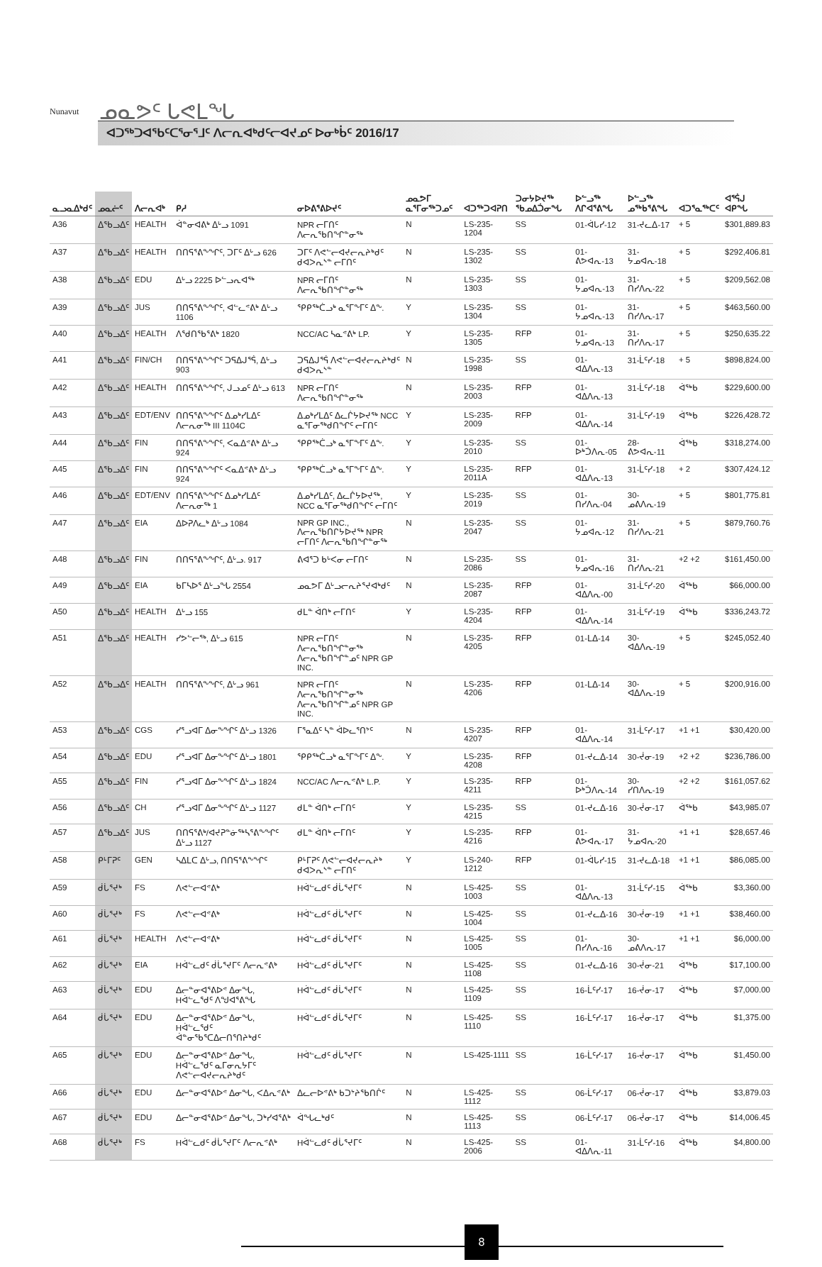Nunavut ᓄᓇᕗᑦ ᒐᕙᒪᖓ
ᐊᑐᖅᑐᐊᖃᑦᑕᕐᓂᕐᒧᑦ ᐱᓕᕆᐊᒃᑯᑦᓕᐊᔪᓄᑦ ᐅᓂᒃᑳᑦ 2016/17
| ᓇᓗᓇᐃᒃᑯᑦ | ᓄᓇᓖᑦ | ᐱᓕᕆᐊᒃ | ᑭᓱ | ᓂᐅᕕᕐᕕᐅᔪᑦ | ᓄᓇᕗᒥ ᓇᕐᒥᓂᖅᑐᓄᑦ | ᐊᑐᖅᑐᐊᕈᑎ | ᑐᓂᔭᐅᔪᖅ ᖃᓄᐃᑑᓂᖓ | ᐅᓪᓗᖅ ᐱᒋᐊᕐᕕᖓ | ᐅᓪᓗᖅ ᓄᖅᑲᕐᕕᖓ | ᐊᑐᕐᓇᖅᑕᑦ | ᐊᕐᕌᒍ ᐊᑭᖓ |
| --- | --- | --- | --- | --- | --- | --- | --- | --- | --- | --- | --- |
| A36 | ᐃᖃᓗᐃᑦ | HEALTH | ᐋᓐᓂᐊᕕᒃ ᐃᒡᓗ 1091 | NPR ᓕᒥᑎᑦ ᐱᓕᕆᖃᑎᖏᓐᓂᖅ | N | LS-235-1204 | SS | 01-ᐋᒐᓯ-12 | 31-ᔪᓚᐃ-17 | + 5 | $301,889.83 |
| A37 | ᐃᖃᓗᐃᑦ | HEALTH | ᑎᑎᕋᕐᕕᖕᖏᑦ, ᑐᒥᑦ ᐃᒡᓗ 626 | ᑐᒥᑦ ᐱᕙᓪᓕᐊᔪᓕᕆᔨᒃᑯᑦ ᑯᐊᐳᕆᔅᓐ ᓕᒥᑎᑦ | N | LS-235-1302 | SS | 01-ᕕᕗᐊᕆ-13 | 31-ᔭᓄᐊᕆ-18 | + 5 | $292,406.81 |
| A38 | ᐃᖃᓗᐃᑦ | EDU | ᐃᒡᓗ 2225 ᐅᓪᓗᕆᐊᖅ | NPR ᓕᒥᑎᑦ ᐱᓕᕆᖃᑎᖏᓐᓂᖅ | N | LS-235-1303 | SS | 01-ᔭᓄᐊᕆ-13 | 31-ᑎᓯᐱᕆ-22 | + 5 | $209,562.08 |
| A39 | ᐃᖃᓗᐃᑦ | JUS | ᑎᑎᕋᕐᕕᖕᖏᑦ, ᐊᓪᓚᕝᕕᒃ ᐃᒡᓗ 1106 | ᕿᑭᖅᑖᓗᒃ ᓇᕐᒥᖕᒥᑦ ᐃᖕ. | Y | LS-235-1304 | SS | 01-ᔭᓄᐊᕆ-13 | 31-ᑎᓯᐱᕆ-17 | + 5 | $463,560.00 |
| A40 | ᐃᖃᓗᐃᑦ | HEALTH | ᐱᖁᑎᖃᕐᕕᒃ 1820 | NCC/AC ᓴᓇᕝᕕᒃ LP. | Y | LS-235-1305 | RFP | 01-ᔭᓄᐊᕆ-13 | 31-ᑎᓯᐱᕆ-17 | + 5 | $250,635.22 |
| A41 | ᐃᖃᓗᐃᑦ | FIN/CH | ᑎᑎᕋᕐᕕᖕᖏᑦ ᑐᕋᐃᒍᕐᕌ, ᐃᒡᓗ 903 | ᑐᕋᐃᒍᕐᕌ ᐱᕙᓪᓕᐊᔪᓕᕆᔨᒃᑯᑦ ᑯᐊᐳᕆᔅᓐ | N | LS-235-1998 | SS | 01-ᐊᐃᐱᕆ-13 | 31-ᒫᑦᓯ-18 | + 5 | $898,824.00 |
| A42 | ᐃᖃᓗᐃᑦ | HEALTH | ᑎᑎᕋᕐᕕᖕᖏᑦ, ᒍᓗᓄᑦ ᐃᒡᓗ 613 | NPR ᓕᒥᑎᑦ ᐱᓕᕆᖃᑎᖏᓐᓂᖅ | N | LS-235-2003 | RFP | 01-ᐊᐃᐱᕆ-13 | 31-ᒫᑦᓯ-18 | ᐋᖅᑲ | $229,600.00 |
| A43 | ᐃᖃᓗᐃᑦ | EDT/ENV | ᑎᑎᕋᕐᕕᖕᖏᑦ ᐃᓄᒃᓯᒪᐃᑦ ᐱᓕᕆᓂᖅ III 1104C | ᐃᓄᒃᓯᒪᐃᑦ ᐃᓚᒌᔭᐅᔪᖅ NCC ᓇᕐᒥᓂᖅᑯᑎᖏᑦ ᓕᒥᑎᑦ | Y | LS-235-2009 | RFP | 01-ᐊᐃᐱᕆ-14 | 31-ᒫᑦᓯ-19 | ᐋᖅᑲ | $226,428.72 |
| A44 | ᐃᖃᓗᐃᑦ | FIN | ᑎᑎᕋᕐᕕᖕᖏᑦ, ᐸᓇᐃᕝᕕᒃ ᐃᒡᓗ 924 | ᕿᑭᖅᑖᓗᒃ ᓇᕐᒥᖕᒥᑦ ᐃᖕ. | Y | LS-235-2010 | SS | 01-ᐅᒃᑑᐱᕆ-05 | 28-ᕕᕗᐊᕆ-11 | ᐋᖅᑲ | $318,274.00 |
| A45 | ᐃᖃᓗᐃᑦ | FIN | ᑎᑎᕋᕐᕕᖕᖏᑦ ᐸᓇᐃᕝᕕᒃ ᐃᒡᓗ 924 | ᕿᑭᖅᑖᓗᒃ ᓇᕐᒥᖕᒥᑦ ᐃᖕ. | Y | LS-235-2011A | RFP | 01-ᐊᐃᐱᕆ-13 | 31-ᒫᑦᓯ-18 | + 2 | $307,424.12 |
| A46 | ᐃᖃᓗᐃᑦ | EDT/ENV | ᑎᑎᕋᕐᕕᖕᖏᑦ ᐃᓄᒃᓯᒪᐃᑦ ᐱᓕᕆᓂᖅ 1 | ᐃᓄᒃᓯᒪᐃᑦ, ᐃᓚᒌᔭᐅᔪᖅ, NCC ᓇᕐᒥᓂᖅᑯᑎᖏᑦ ᓕᒥᑎᑦ | Y | LS-235-2019 | SS | 01-ᑎᓯᐱᕆ-04 | 30-ᓄᕕᐱᕆ-19 | + 5 | $801,775.81 |
| A47 | ᐃᖃᓗᐃᑦ | EIA | ᐃᐅᕈᐱᓚᒃ ᐃᒡᓗ 1084 | NPR GP INC., ᐱᓕᕆᖃᑎᒋᔭᐅᔪᖅ NPR ᓕᒥᑎᑦ ᐱᓕᕆᖃᑎᖏᓐᓂᖅ | N | LS-235-2047 | SS | 01-ᔭᓄᐊᕆ-12 | 31-ᑎᓯᐱᕆ-21 | + 5 | $879,760.76 |
| A48 | ᐃᖃᓗᐃᑦ | FIN | ᑎᑎᕋᕐᕕᖕᖏᑦ, ᐃᒡᓗ. 917 | ᕕᐊᕐᑐ ᑲᒡᐸᓂ ᓕᒥᑎᑦ | N | LS-235-2086 | SS | 01-ᔭᓄᐊᕆ-16 | 31-ᑎᓯᐱᕆ-21 | +2 +2 | $161,450.00 |
| A49 | ᐃᖃᓗᐃᑦ | EIA | ᑲᒥᓴᐅᕐ ᐃᒡᓗᖓ 2554 | ᓄᓇᕗᒥ ᐃᒡᓗᓕᕆᔨᕐᔪᐊᒃᑯᑦ | N | LS-235-2087 | RFP | 01-ᐊᐃᐱᕆ-00 | 31-ᒫᑦᓯ-20 | ᐋᖅᑲ | $66,000.00 |
| A50 | ᐃᖃᓗᐃᑦ | HEALTH | ᐃᒡᓗ 155 | ᑯᒪᓐ ᐋᑎᒃ ᓕᒥᑎᑦ | Y | LS-235-4204 | RFP | 01-ᐊᐃᐱᕆ-14 | 31-ᒫᑦᓯ-19 | ᐋᖅᑲ | $336,243.72 |
| A51 | ᐃᖃᓗᐃᑦ | HEALTH | ᓯᕗᓪᓕᖅ, ᐃᒡᓗ 615 | NPR ᓕᒥᑎᑦ ᐱᓕᕆᖃᑎᖏᓐᓂᖅ ᐱᓕᕆᖃᑎᖏᓐᓄᑦ NPR GP INC. | N | LS-235-4205 | RFP | 01-ᒪᐃ-14 | 30-ᐊᐃᐱᕆ-19 | + 5 | $245,052.40 |
| A52 | ᐃᖃᓗᐃᑦ | HEALTH | ᑎᑎᕋᕐᕕᖕᖏᑦ, ᐃᒡᓗ 961 | NPR ᓕᒥᑎᑦ ᐱᓕᕆᖃᑎᖏᓐᓂᖅ ᐱᓕᕆᖃᑎᖏᓐᓄᑦ NPR GP INC. | N | LS-235-4206 | RFP | 01-ᒪᐃ-14 | 30-ᐊᐃᐱᕆ-19 | + 5 | $200,916.00 |
| A53 | ᐃᖃᓗᐃᑦ | CGS | ᓯᕐᓗᐊᒥ ᐃᓂᖕᖏᑦ ᐃᒡᓗ 1326 | ᒥᕐᓇᐃᑦ ᓴᓐ ᐋᐅᓚᕐᑎᔾᑦ | N | LS-235-4207 | RFP | 01-ᐊᐃᐱᕆ-14 | 31-ᒫᑦᓯ-17 | +1 +1 | $30,420.00 |
| A54 | ᐃᖃᓗᐃᑦ | EDU | ᓯᕐᓗᐊᒥ ᐃᓂᖕᖏᑦ ᐃᒡᓗ 1801 | ᕿᑭᖅᑖᓗᒃ ᓇᕐᒥᖕᒥᑦ ᐃᖕ. | Y | LS-235-4208 | RFP | 01-ᔪᓚᐃ-14 | 30-ᔫᓂ-19 | +2 +2 | $236,786.00 |
| A55 | ᐃᖃᓗᐃᑦ | FIN | ᓯᕐᓗᐊᒥ ᐃᓂᖕᖏᑦ ᐃᒡᓗ 1824 | NCC/AC ᐱᓕᕆᕝᕕᒃ L.P. | Y | LS-235-4211 | RFP | 01-ᐅᒃᑑᐱᕆ-14 | 30-ᓯᑎᐱᕆ-19 | +2 +2 | $161,057.62 |
| A56 | ᐃᖃᓗᐃᑦ | CH | ᓯᕐᓗᐊᒥ ᐃᓂᖕᖏᑦ ᐃᒡᓗ 1127 | ᑯᒪᓐ ᐋᑎᒃ ᓕᒥᑎᑦ | Y | LS-235-4215 | SS | 01-ᔪᓚᐃ-16 | 30-ᔫᓂ-17 | ᐋᖅᑲ | $43,985.07 |
| A57 | ᐃᖃᓗᐃᑦ | JUS | ᑎᑎᕋᕐᕕᒃ/ᐊᔪᕈᓐᓃᖅᓴᕐᕕᖕᖏᑦ ᐃᒡᓗ 1127 | ᑯᒪᓐ ᐋᑎᒃ ᓕᒥᑎᑦ | Y | LS-235-4216 | RFP | 01-ᕕᕗᐊᕆ-17 | 31-ᔭᓄᐊᕆ-20 | +1 +1 | $28,657.46 |
| A58 | ᑭᒻᒥᕈᑦ | GEN | ᓴᐃᒪᑕ ᐃᒡᓗ, ᑎᑎᕋᕐᕕᖕᖏᑦ | ᑭᒻᒥᕈᑦ ᐱᕙᓪᓕᐊᔪᓕᕆᔨᒃ ᑯᐊᐳᕆᔅᓐ ᓕᒥᑎᑦ | Y | LS-240-1212 | RFP | 01-ᐋᒐᓯ-15 | 31-ᔪᓚᐃ-18 | +1 +1 | $86,085.00 |
| A59 | ᑰᒑᕐᔪᒃ | FS | ᐱᕙᓪᓕᐊᕝᕕᒃ | Hᐋᓪᓚᑯᑦ ᑰᒑᕐᔪᒥᑦ | N | LS-425-1003 | SS | 01-ᐊᐃᐱᕆ-13 | 31-ᒫᑦᓯ-15 | ᐋᖅᑲ | $3,360.00 |
| A60 | ᑰᒑᕐᔪᒃ | FS | ᐱᕙᓪᓕᐊᕝᕕᒃ | Hᐋᓪᓚᑯᑦ ᑰᒑᕐᔪᒥᑦ | N | LS-425-1004 | SS | 01-ᔪᓚᐃ-16 | 30-ᔫᓂ-19 | +1 +1 | $38,460.00 |
| A61 | ᑰᒑᕐᔪᒃ | HEALTH | ᐱᕙᓪᓕᐊᕝᕕᒃ | Hᐋᓪᓚᑯᑦ ᑰᒑᕐᔪᒥᑦ | N | LS-425-1005 | SS | 01-ᑎᓯᐱᕆ-16 | 30-ᓄᕕᐱᕆ-17 | +1 +1 | $6,000.00 |
| A62 | ᑰᒑᕐᔪᒃ | EIA | Hᐋᓪᓚᑯᑦ ᑰᒑᕐᔪᒥᑦ ᐱᓕᕆᕝᕕᒃ | Hᐋᓪᓚᑯᑦ ᑰᒑᕐᔪᒥᑦ | N | LS-425-1108 | SS | 01-ᔪᓚᐃ-16 | 30-ᔫᓂ-21 | ᐋᖅᑲ | $17,100.00 |
| A63 | ᑰᒑᕐᔪᒃ | EDU | ᐃᓕᓐᓂᐊᕐᕕᐅᕝ ᐃᓂᖓ, Hᐋᓪᓚᕐᑯᑦ ᐱᖑᐊᕐᕕᖓ | Hᐋᓪᓚᑯᑦ ᑰᒑᕐᔪᒥᑦ | N | LS-425-1109 | SS | 16-ᒫᑦᓯ-17 | 16-ᔫᓂ-17 | ᐋᖅᑲ | $7,000.00 |
| A64 | ᑰᒑᕐᔪᒃ | EDU | ᐃᓕᓐᓂᐊᕐᕕᐅᕝ ᐃᓂᖓ, Hᐋᓪᓚᕐᑯᑦ ᐋᓐᓂᖃᕐᑕᐃᓕᑎᕐᑎᔨᒃᑯᑦ | Hᐋᓪᓚᑯᑦ ᑰᒑᕐᔪᒥᑦ | N | LS-425-1110 | SS | 16-ᒫᑦᓯ-17 | 16-ᔫᓂ-17 | ᐋᖅᑲ | $1,375.00 |
| A65 | ᑰᒑᕐᔪᒃ | EDU | ᐃᓕᓐᓂᐊᕐᕕᐅᕝ ᐃᓂᖓ, Hᐋᓪᓚᕐᑯᑦ ᓇᒥᓂᕆᔭᒥᑦ ᐱᕙᓪᓕᐊᔪᓕᕆᔨᒃᑯᑦ | Hᐋᓪᓚᑯᑦ ᑰᒑᕐᔪᒥᑦ | N | LS-425-1111 | SS | 16-ᒫᑦᓯ-17 | 16-ᔫᓂ-17 | ᐋᖅᑲ | $1,450.00 |
| A66 | ᑰᒑᕐᔪᒃ | EDU | ᐃᓕᓐᓂᐊᕐᕕᐅᕝ ᐃᓂᖓ, ᐸᐃᕆᕝᕕᒃ | ᐃᓚᓕᐅᕝᕕᒃ ᑲᑐᔾᔨᖃᑎᒌᑦ | N | LS-425-1112 | SS | 06-ᒫᑦᓯ-17 | 06-ᔫᓂ-17 | ᐋᖅᑲ | $3,879.03 |
| A67 | ᑰᒑᕐᔪᒃ | EDU | ᐃᓕᓐᓂᐊᕐᕕᐅᕝ ᐃᓂᖓ, ᑐᒃᓯᐊᕐᕕᒃ | ᐋᖓᓚᒃᑯᑦ | N | LS-425-1113 | SS | 06-ᒫᑦᓯ-17 | 06-ᔫᓂ-17 | ᐋᖅᑲ | $14,006.45 |
| A68 | ᑰᒑᕐᔪᒃ | FS | Hᐋᓪᓚᑯᑦ ᑰᒑᕐᔪᒥᑦ ᐱᓕᕆᕝᕕᒃ | Hᐋᓪᓚᑯᑦ ᑰᒑᕐᔪᒥᑦ | N | LS-425-2006 | SS | 01-ᐊᐃᐱᕆ-11 | 31-ᒫᑦᓯ-16 | ᐋᖅᑲ | $4,800.00 |
8